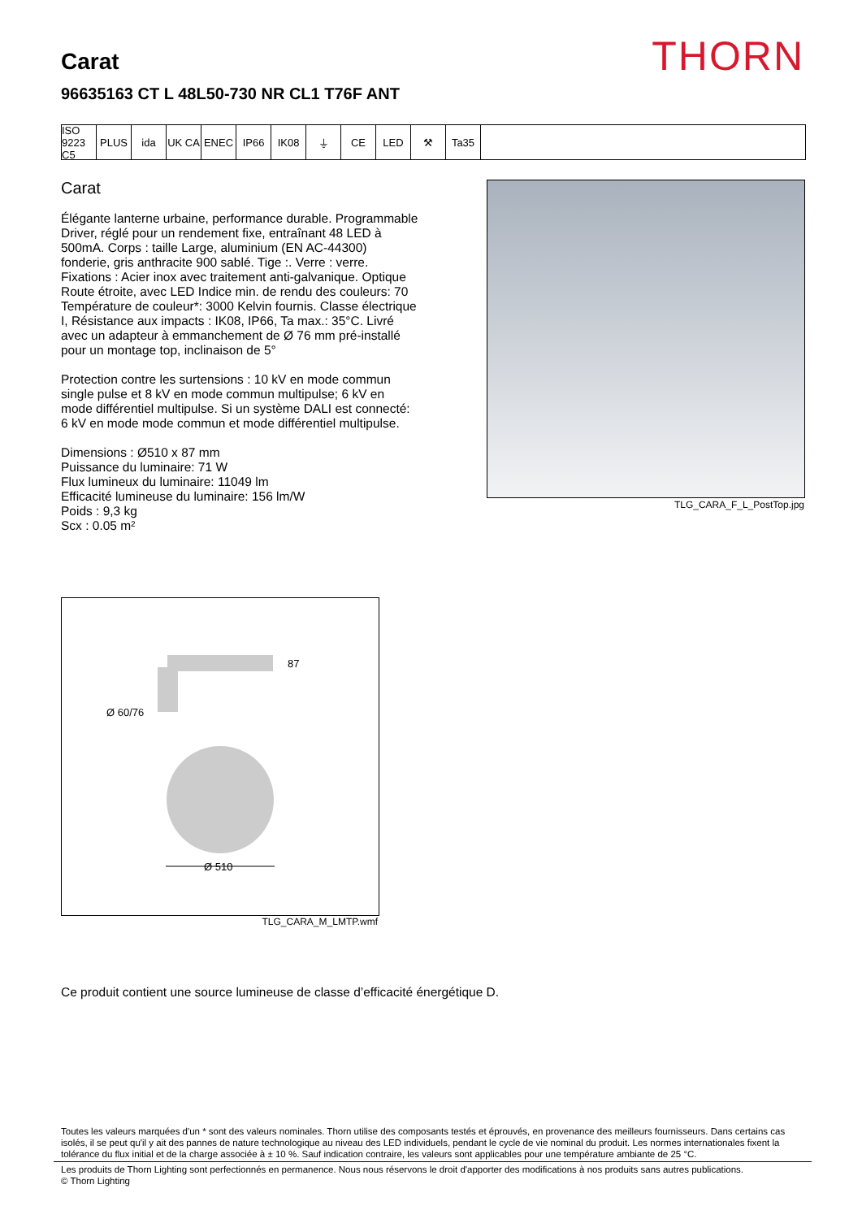THORN Carat
96635163 CT L 48L50-730 NR CL1 T76F ANT
ISO 9223 C5
PLUS ida UK CA ENEC IP66 IK08 ⏚ CE LED ⚒ Ta35
Carat
Élégante lanterne urbaine, performance durable. Programmable Driver, réglé pour un rendement fixe, entraînant 48 LED à 500mA. Corps : taille Large, aluminium (EN AC-44300) fonderie, gris anthracite 900 sablé. Tige :. Verre : verre. Fixations : Acier inox avec traitement anti-galvanique. Optique Route étroite, avec LED Indice min. de rendu des couleurs: 70 Température de couleur*: 3000 Kelvin fournis. Classe électrique I, Résistance aux impacts : IK08, IP66, Ta max.: 35°C. Livré avec un adapteur à emmanchement de Ø 76 mm pré-installé pour un montage top, inclinaison de 5°
Protection contre les surtensions : 10 kV en mode commun single pulse et 8 kV en mode commun multipulse; 6 kV en mode différentiel multipulse. Si un système DALI est connecté: 6 kV en mode mode commun et mode différentiel multipulse.
Dimensions : Ø510 x 87 mm
Puissance du luminaire: 71 W
Flux lumineux du luminaire: 11049 lm
Efficacité lumineuse du luminaire: 156 lm/W
Poids : 9,3 kg
Scx : 0.05 m²
TLG_CARA_F_L_PostTop.jpg
87
Ø 60/76
Ø 510
TLG_CARA_M_LMTP.wmf
Ce produit contient une source lumineuse de classe d’efficacité énergétique D.
Toutes les valeurs marquées d'un * sont des valeurs nominales. Thorn utilise des composants testés et éprouvés, en provenance des meilleurs fournisseurs. Dans certains cas isolés, il se peut qu'il y ait des pannes de nature technologique au niveau des LED individuels, pendant le cycle de vie nominal du produit. Les normes internationales fixent la tolérance du flux initial et de la charge associée à ± 10 %. Sauf indication contraire, les valeurs sont applicables pour une température ambiante de 25 °C.
Les produits de Thorn Lighting sont perfectionnés en permanence. Nous nous réservons le droit d'apporter des modifications à nos produits sans autres publications.
© Thorn Lighting